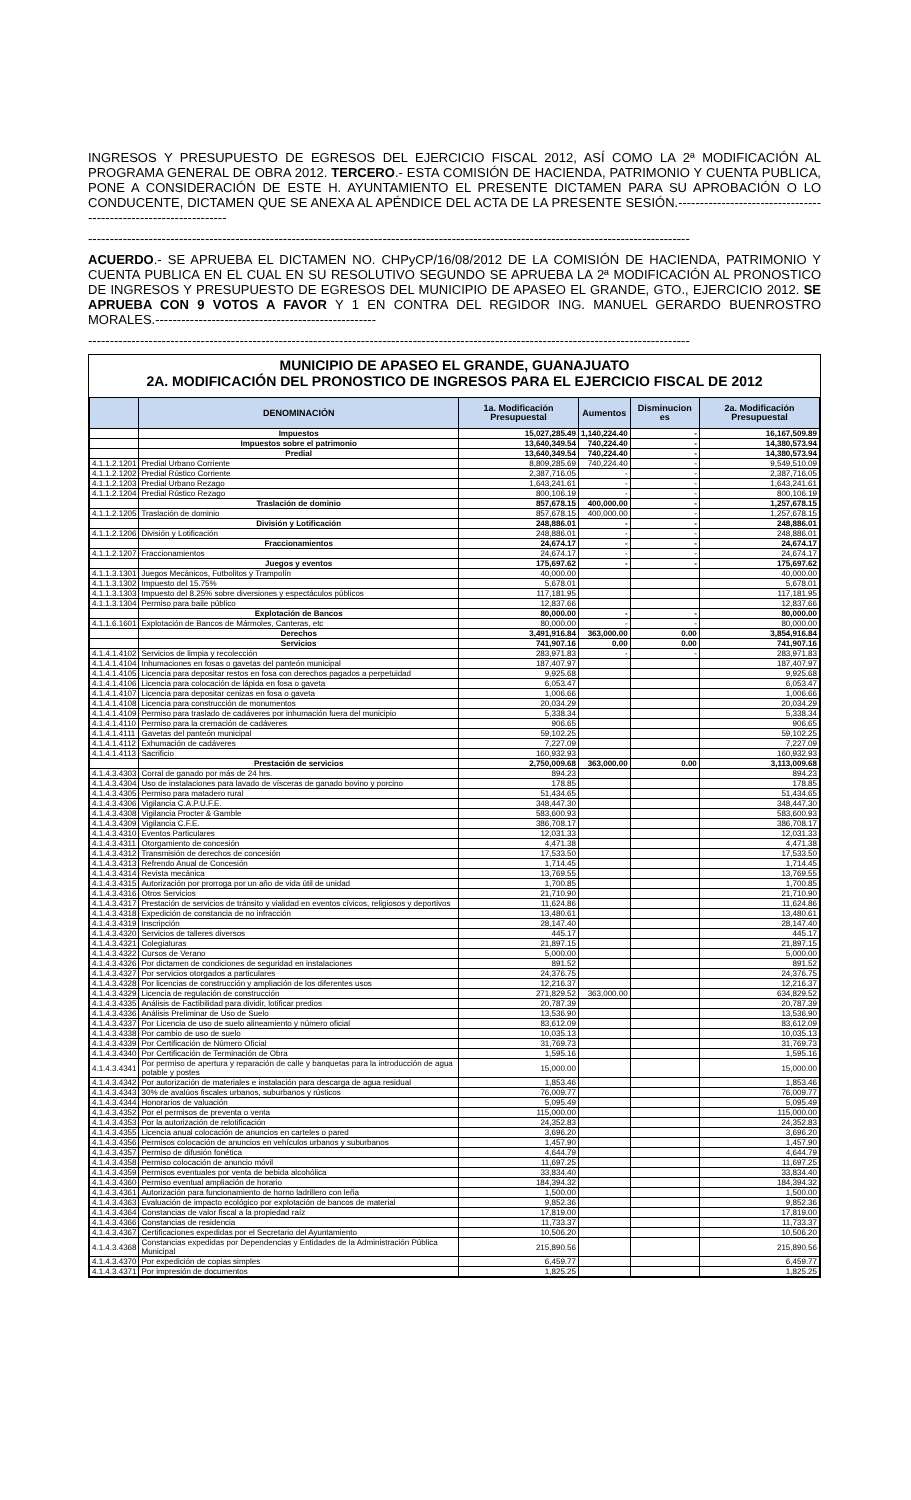INGRESOS Y PRESUPUESTO DE EGRESOS DEL EJERCICIO FISCAL 2012, ASÍ COMO LA 2ª MODIFICACIÓN AL PROGRAMA GENERAL DE OBRA 2012. TERCERO.- ESTA COMISIÓN DE HACIENDA, PATRIMONIO Y CUENTA PUBLICA, PONE A CONSIDERACIÓN DE ESTE H. AYUNTAMIENTO EL PRESENTE DICTAMEN PARA SU APROBACIÓN O LO CONDUCENTE, DICTAMEN QUE SE ANEXA AL APÉNDICE DEL ACTA DE LA PRESENTE SESIÓN.-----------------------------------------------------------------
-------------------------------------------------------------------------------------------------------------------------------------------
ACUERDO.- SE APRUEBA EL DICTAMEN NO. CHPyCP/16/08/2012 DE LA COMISIÓN DE HACIENDA, PATRIMONIO Y CUENTA PUBLICA EN EL CUAL EN SU RESOLUTIVO SEGUNDO SE APRUEBA LA 2ª MODIFICACIÓN AL PRONOSTICO DE INGRESOS Y PRESUPUESTO DE EGRESOS DEL MUNICIPIO DE APASEO EL GRANDE, GTO., EJERCICIO 2012. SE APRUEBA CON 9 VOTOS A FAVOR Y 1 EN CONTRA DEL REGIDOR ING. MANUEL GERARDO BUENROSTRO MORALES.---------------------------------------------------
-------------------------------------------------------------------------------------------------------------------------------------------
MUNICIPIO DE APASEO EL GRANDE, GUANAJUATO
2A. MODIFICACIÓN DEL PRONOSTICO DE INGRESOS PARA EL EJERCICIO FISCAL DE 2012
| | DENOMINACIÓN | 1a. Modificación Presupuestal | Aumentos | Disminucion es | 2a. Modificación Presupuestal |
| --- | --- | --- | --- | --- | --- |
| | Impuestos | 15,027,285.49 | 1,140,224.40 | - | 16,167,509.89 |
| | Impuestos sobre el patrimonio | 13,640,349.54 | 740,224.40 | - | 14,380,573.94 |
| | Predial | 13,640,349.54 | 740,224.40 | - | 14,380,573.94 |
| 4.1.1.2.1201 | Predial Urbano Corriente | 8,809,285.69 | 740,224.40 | - | 9,549,510.09 |
| 4.1.1.2.1202 | Predial Rústico Corriente | 2,387,716.05 | - | - | 2,387,716.05 |
| 4.1.1.2.1203 | Predial Urbano Rezago | 1,643,241.61 | - | - | 1,643,241.61 |
| 4.1.1.2.1204 | Predial Rústico Rezago | 800,106.19 | - | - | 800,106.19 |
| | Traslación de dominio | 857,678.15 | 400,000.00 | - | 1,257,678.15 |
| 4.1.1.2.1205 | Traslación de dominio | 857,678.15 | 400,000.00 | - | 1,257,678.15 |
| | División y Lotificación | 248,886.01 | - | - | 248,886.01 |
| 4.1.1.2.1206 | División y Lotificación | 248,886.01 | - | - | 248,886.01 |
| | Fraccionamientos | 24,674.17 | - | - | 24,674.17 |
| 4.1.1.2.1207 | Fraccionamientos | 24,674.17 | - | - | 24,674.17 |
| | Juegos y eventos | 175,697.62 | - | - | 175,697.62 |
| 4.1.1.3.1301 | Juegos Mecánicos, Futbolitos y Trampolín | 40,000.00 | | | 40,000.00 |
| 4.1.1.3.1302 | Impuesto del 15.75% | 5,678.01 | | | 5,678.01 |
| 4.1.1.3.1303 | Impuesto del 8.25% sobre diversiones y espectáculos públicos | 117,181.95 | | | 117,181.95 |
| 4.1.1.3.1304 | Permiso para baile público | 12,837.66 | | | 12,837.66 |
| | Explotación de Bancos | 80,000.00 | - | - | 80,000.00 |
| 4.1.1.6.1601 | Explotación de Bancos de Mármoles, Canteras, etc | 80,000.00 | - | - | 80,000.00 |
| | Derechos | 3,491,916.84 | 363,000.00 | 0.00 | 3,854,916.84 |
| | Servicios | 741,907.16 | 0.00 | 0.00 | 741,907.16 |
| 4.1.4.1.4102 | Servicios de limpia y recolección | 283,971.83 | - | - | 283,971.83 |
| 4.1.4.1.4104 | Inhumaciones en fosas o gavetas del panteón municipal | 187,407.97 | | | 187,407.97 |
| 4.1.4.1.4105 | Licencia para depositar restos en fosa con derechos pagados a perpetuidad | 9,925.68 | | | 9,925.68 |
| 4.1.4.1.4106 | Licencia para colocación de lápida en fosa o gaveta | 6,053.47 | | | 6,053.47 |
| 4.1.4.1.4107 | Licencia para depositar cenizas en fosa o gaveta | 1,006.66 | | | 1,006.66 |
| 4.1.4.1.4108 | Licencia para construcción de monumentos | 20,034.29 | | | 20,034.29 |
| 4.1.4.1.4109 | Permiso para traslado de cadáveres por inhumación fuera del municipio | 5,338.34 | | | 5,338.34 |
| 4.1.4.1.4110 | Permiso para la cremación de cadáveres | 906.65 | | | 906.65 |
| 4.1.4.1.4111 | Gavetas del panteón municipal | 59,102.25 | | | 59,102.25 |
| 4.1.4.1.4112 | Exhumación de cadáveres | 7,227.09 | | | 7,227.09 |
| 4.1.4.1.4113 | Sacrificio | 160,932.93 | | | 160,932.93 |
| | Prestación de servicios | 2,750,009.68 | 363,000.00 | 0.00 | 3,113,009.68 |
| 4.1.4.3.4303 | Corral de ganado por más de 24 hrs. | 894.23 | | | 894.23 |
| 4.1.4.3.4304 | Uso de instalaciones para lavado de vísceras de ganado bovino y porcino | 178.85 | | | 178.85 |
| 4.1.4.3.4305 | Permiso para matadero rural | 51,434.65 | | | 51,434.65 |
| 4.1.4.3.4306 | Vigilancia C.A.P.U.F.E. | 348,447.30 | | | 348,447.30 |
| 4.1.4.3.4308 | Vigilancia Procter & Gamble | 583,600.93 | | | 583,600.93 |
| 4.1.4.3.4309 | Vigilancia C.F.E. | 386,708.17 | | | 386,708.17 |
| 4.1.4.3.4310 | Eventos Particulares | 12,031.33 | | | 12,031.33 |
| 4.1.4.3.4311 | Otorgamiento de concesión | 4,471.38 | | | 4,471.38 |
| 4.1.4.3.4312 | Transmisión de derechos de concesión | 17,533.50 | | | 17,533.50 |
| 4.1.4.3.4313 | Refrendo Anual de Concesión | 1,714.45 | | | 1,714.45 |
| 4.1.4.3.4314 | Revista mecánica | 13,769.55 | | | 13,769.55 |
| 4.1.4.3.4315 | Autorización por prorroga por un año de vida útil de unidad | 1,700.85 | | | 1,700.85 |
| 4.1.4.3.4316 | Otros Servicios | 21,710.90 | | | 21,710.90 |
| 4.1.4.3.4317 | Prestación de servicios de tránsito y vialidad en eventos cívicos, religiosos y deportivos | 11,624.86 | | | 11,624.86 |
| 4.1.4.3.4318 | Expedición de constancia de no infracción | 13,480.61 | | | 13,480.61 |
| 4.1.4.3.4319 | Inscripción | 28,147.40 | | | 28,147.40 |
| 4.1.4.3.4320 | Servicios de talleres diversos | 445.17 | | | 445.17 |
| 4.1.4.3.4321 | Colegiaturas | 21,897.15 | | | 21,897.15 |
| 4.1.4.3.4322 | Cursos de Verano | 5,000.00 | | | 5,000.00 |
| 4.1.4.3.4326 | Por dictamen de condiciones de seguridad en instalaciones | 891.52 | | | 891.52 |
| 4.1.4.3.4327 | Por servicios otorgados a particulares | 24,376.75 | | | 24,376.75 |
| 4.1.4.3.4328 | Por licencias de construcción y ampliación de los diferentes usos | 12,216.37 | | | 12,216.37 |
| 4.1.4.3.4329 | Licencia de regulación de construcción | 271,829.52 | 363,000.00 | | 634,829.52 |
| 4.1.4.3.4335 | Análisis de Factibilidad para dividir, lotificar predios | 20,787.39 | | | 20,787.39 |
| 4.1.4.3.4336 | Análisis Preliminar de Uso de Suelo | 13,536.90 | | | 13,536.90 |
| 4.1.4.3.4337 | Por Licencia de uso de suelo alineamiento y número oficial | 83,612.09 | | | 83,612.09 |
| 4.1.4.3.4338 | Por cambio de uso de suelo | 10,035.13 | | | 10,035.13 |
| 4.1.4.3.4339 | Por Certificación de Número Oficial | 31,769.73 | | | 31,769.73 |
| 4.1.4.3.4340 | Por Certificación de Terminación de Obra | 1,595.16 | | | 1,595.16 |
| 4.1.4.3.4341 | Por permiso de apertura y reparación de calle y banquetas para la introducción de agua potable y postes | 15,000.00 | | | 15,000.00 |
| 4.1.4.3.4342 | Por autorización de materiales e instalación para descarga de agua residual | 1,853.46 | | | 1,853.46 |
| 4.1.4.3.4343 | 30% de avalúos fiscales urbanos, suburbanos y rústicos | 76,009.77 | | | 76,009.77 |
| 4.1.4.3.4344 | Honorarios de valuación | 5,095.49 | | | 5,095.49 |
| 4.1.4.3.4352 | Por el permisos de preventa o venta | 115,000.00 | | | 115,000.00 |
| 4.1.4.3.4353 | Por la autorización de relotificación | 24,352.83 | | | 24,352.83 |
| 4.1.4.3.4355 | Licencia anual colocación de anuncios en carteles o pared | 3,696.20 | | | 3,696.20 |
| 4.1.4.3.4356 | Permisos colocación de anuncios en vehículos urbanos y suburbanos | 1,457.90 | | | 1,457.90 |
| 4.1.4.3.4357 | Permiso de difusión fonética | 4,644.79 | | | 4,644.79 |
| 4.1.4.3.4358 | Permiso colocación de anuncio móvil | 11,697.25 | | | 11,697.25 |
| 4.1.4.3.4359 | Permisos eventuales por venta de bebida alcohólica | 33,834.40 | | | 33,834.40 |
| 4.1.4.3.4360 | Permiso eventual ampliación de horario | 184,394.32 | | | 184,394.32 |
| 4.1.4.3.4361 | Autorización para funcionamiento de horno ladrillero con leña | 1,500.00 | | | 1,500.00 |
| 4.1.4.3.4363 | Evaluación de impacto ecológico por explotación de bancos de material | 9,852.36 | | | 9,852.36 |
| 4.1.4.3.4364 | Constancias de valor fiscal a la propiedad raíz | 17,819.00 | | | 17,819.00 |
| 4.1.4.3.4366 | Constancias de residencia | 11,733.37 | | | 11,733.37 |
| 4.1.4.3.4367 | Certificaciones expedidas por el Secretario del Ayuntamiento | 10,506.20 | | | 10,506.20 |
| 4.1.4.3.4368 | Constancias expedidas por Dependencias y Entidades de la Administración Pública Municipal | 215,890.56 | | | 215,890.56 |
| 4.1.4.3.4370 | Por expedición de copias simples | 6,459.77 | | | 6,459.77 |
| 4.1.4.3.4371 | Por impresión de documentos | 1,825.25 | | | 1,825.25 |